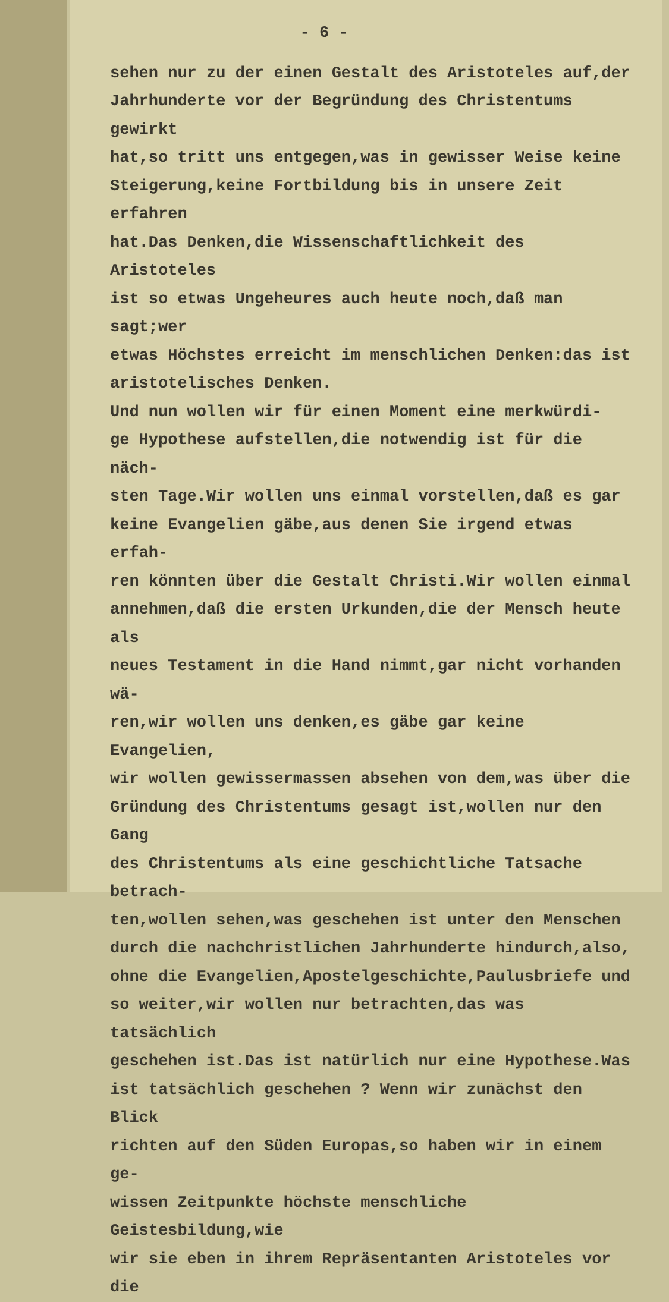- 6 -
sehen nur zu der einen Gestalt des Aristoteles auf,der Jahrhunderte vor der Begründung des Christentums gewirkt hat,so tritt uns entgegen,was in gewisser Weise keine Steigerung,keine Fortbildung bis in unsere Zeit erfahren hat.Das Denken,die Wissenschaftlichkeit des Aristoteles ist so etwas Ungeheures auch heute noch,daß man sagt;wer etwas Höchstes erreicht im menschlichen Denken:das ist aristotelisches Denken.
Und nun wollen wir für einen Moment eine merkwürdi- ge Hypothese aufstellen,die notwendig ist für die näch- sten Tage.Wir wollen uns einmal vorstellen,daß es gar keine Evangelien gäbe,aus denen Sie irgend etwas erfah- ren könnten über die Gestalt Christi.Wir wollen einmal annehmen,daß die ersten Urkunden,die der Mensch heute als neues Testament in die Hand nimmt,gar nicht vorhanden wä- ren,wir wollen uns denken,es gäbe gar keine Evangelien, wir wollen gewissermassen absehen von dem,was über die Gründung des Christentums gesagt ist,wollen nur den Gang des Christentums als eine geschichtliche Tatsache betrach- ten,wollen sehen,was geschehen ist unter den Menschen durch die nachchristlichen Jahrhunderte hindurch,also, ohne die Evangelien,Apostelgeschichte,Paulusbriefe und so weiter,wir wollen nur betrachten,das was tatsächlich geschehen ist.Das ist natürlich nur eine Hypothese.Was ist tatsächlich geschehen ? Wenn wir zunächst den Blick richten auf den Süden Europas,so haben wir in einem ge- wissen Zeitpunkte höchste menschliche Geistesbildung,wie wir sie eben in ihrem Repräsentanten Aristoteles vor die